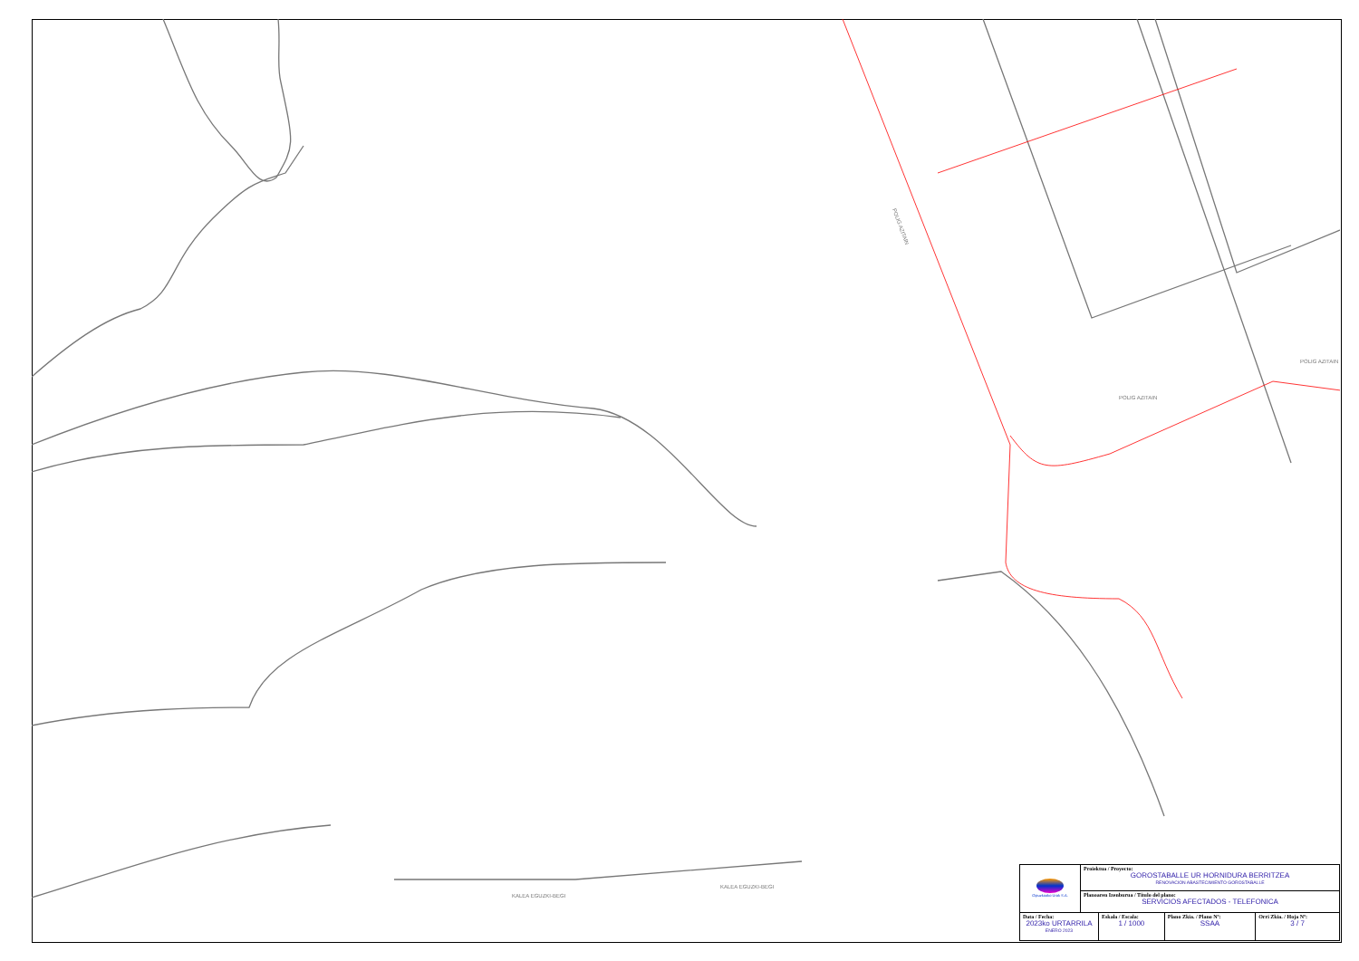POLIG AZITAIN
POLIG AZITAIN
POLIG AZITAIN
KALEA EGUZKI-BEGI
KALEA EGUZKI-BEGI
| Gipuzkoako Urak S.A. | Proiektua / Proyecto: GOROSTABALLE UR HORNIDURA BERRITZEA RENOVACION ABASTECIMIENTO GOROSTABALLE | | | |
| | Planoaren Izenburua / Título del plano: SERVICIOS AFECTADOS - TELEFONICA | | | |
| Data / Fecha: 2023ko URTARRILA ENERO 2023 | | Eskala / Escala: 1 / 1000 | Plano Zkia. / Plano Nº: SSAA | Orri Zkia. / Hoja Nº: 3 / 7 |